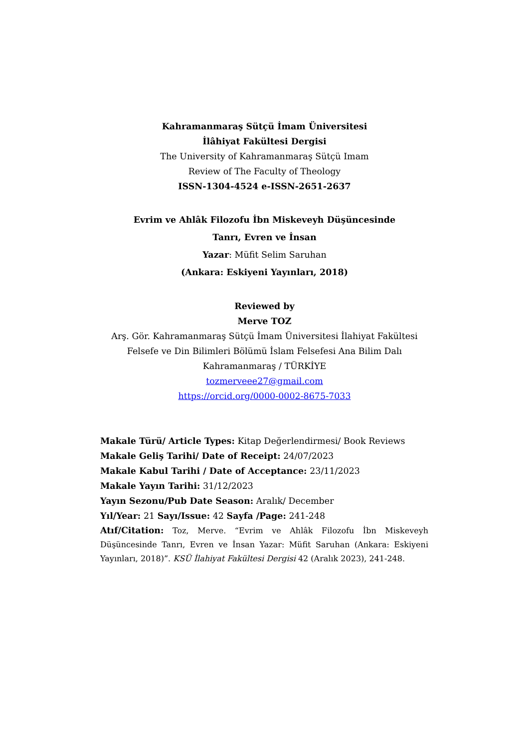Kahramanmaraş Sütçü İmam Üniversitesi
İlâhiyat Fakültesi Dergisi
The University of Kahramanmaraş Sütçü Imam
Review of The Faculty of Theology
ISSN-1304-4524 e-ISSN-2651-2637
Evrim ve Ahlâk Filozofu İbn Miskeveyh Düşüncesinde
Tanrı, Evren ve İnsan
Yazar: Müfit Selim Saruhan
(Ankara: Eskiyeni Yayınları, 2018)
Reviewed by
Merve TOZ
Arş. Gör. Kahramanmaraş Sütçü İmam Üniversitesi İlahiyat Fakültesi Felsefe ve Din Bilimleri Bölümü İslam Felsefesi Ana Bilim Dalı Kahramanmaraş / TÜRKİYE
tozmerveee27@gmail.com
https://orcid.org/0000-0002-8675-7033
Makale Türü/ Article Types: Kitap Değerlendirmesi/ Book Reviews
Makale Geliş Tarihi/ Date of Receipt: 24/07/2023
Makale Kabul Tarihi / Date of Acceptance: 23/11/2023
Makale Yayın Tarihi: 31/12/2023
Yayın Sezonu/Pub Date Season: Aralık/ December
Yıl/Year: 21 Sayı/Issue: 42 Sayfa /Page: 241-248
Atıf/Citation: Toz, Merve. “Evrim ve Ahlâk Filozofu İbn Miskeveyh Düşüncesinde Tanrı, Evren ve İnsan Yazar: Müfit Saruhan (Ankara: Eskiyeni Yayınları, 2018)”. KSÜ İlahiyat Fakültesi Dergisi 42 (Aralık 2023), 241-248.